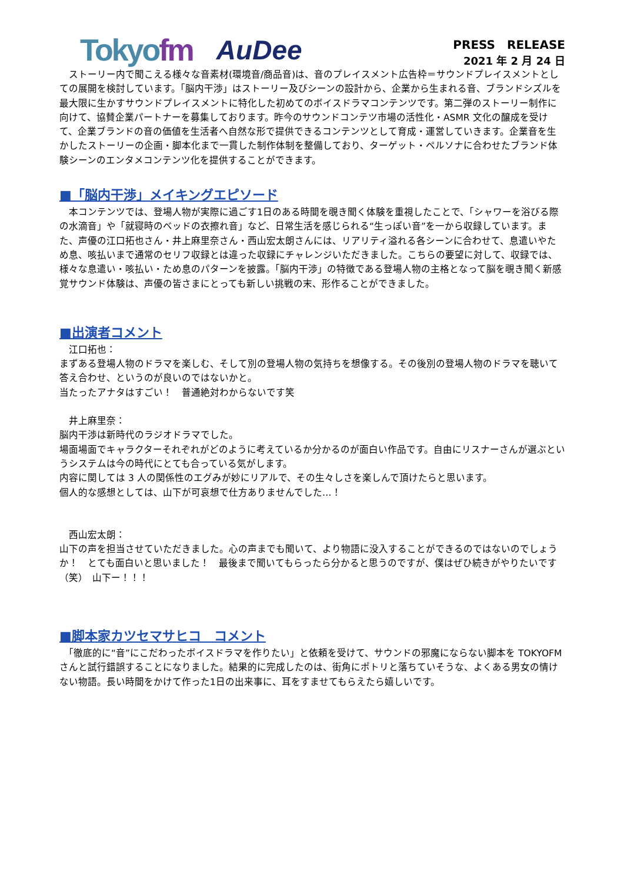Tokyofm AuDee
PRESS　RELEASE
2021 年 2 月 24 日
　ストーリー内で聞こえる様々な音素材(環境音/商品音)は、音のプレイスメント広告枠＝サウンドプレイスメントとしての展開を検討しています。「脳内干渉」はストーリー及びシーンの設計から、企業から生まれる音、ブランドシズルを最大限に生かすサウンドプレイスメントに特化した初めてのボイスドラマコンテンツです。第二弾のストーリー制作に向けて、協賛企業パートナーを募集しております。昨今のサウンドコンテツ市場の活性化・ASMR 文化の醸成を受けて、企業ブランドの音の価値を生活者へ自然な形で提供できるコンテンツとして育成・運営していきます。企業音を生かしたストーリーの企画・脚本化まで一貫した制作体制を整備しており、ターゲット・ペルソナに合わせたブランド体験シーンのエンタメコンテンツ化を提供することができます。
■「脳内干渉」メイキングエピソード
　本コンテンツでは、登場人物が実際に過ごす1日のある時間を覗き聞く体験を重視したことで、「シャワーを浴びる際の水滴音」や「就寝時のベッドの衣擦れ音」など、日常生活を感じられる“生っぽい音”を一から収録しています。また、声優の江口拓也さん・井上麻里奈さん・西山宏太朗さんには、リアリティ溢れる各シーンに合わせて、息遣いやため息、咳払いまで通常のセリフ収録とは違った収録にチャレンジいただきました。こちらの要望に対して、収録では、様々な息遣い・咳払い・ため息のパターンを披露。「脳内干渉」の特徴である登場人物の主格となって脳を覗き聞く新感覚サウンド体験は、声優の皆さまにとっても新しい挑戦の末、形作ることができました。
■出演者コメント
　江口拓也：
まずある登場人物のドラマを楽しむ、そして別の登場人物の気持ちを想像する。その後別の登場人物のドラマを聴いて答え合わせ、というのが良いのではないかと。
当たったアナタはすごい！　普通絶対わからないです笑
　井上麻里奈：
脳内干渉は新時代のラジオドラマでした。
場面場面でキャラクターそれぞれがどのように考えているか分かるのが面白い作品です。自由にリスナーさんが選ぶというシステムは今の時代にとても合っている気がします。
内容に関しては 3 人の関係性のエグみが妙にリアルで、その生々しさを楽しんで頂けたらと思います。
個人的な感想としては、山下が可哀想で仕方ありませんでした…！
　西山宏太朗：
山下の声を担当させていただきました。心の声までも聞いて、より物語に没入することができるのではないのでしょうか！　とても面白いと思いました！　最後まで聞いてもらったら分かると思うのですが、僕はぜひ続きがやりたいです（笑）　山下ー！！！
■脚本家カツセマサヒコ　コメント
　「徹底的に“音”にこだわったボイスドラマを作りたい」と依頼を受けて、サウンドの邪魔にならない脚本を TOKYOFM さんと試行錯誤することになりました。結果的に完成したのは、街角にポトリと落ちていそうな、よくある男女の情けない物語。長い時間をかけて作った1日の出来事に、耳をすませてもらえたら嬉しいです。